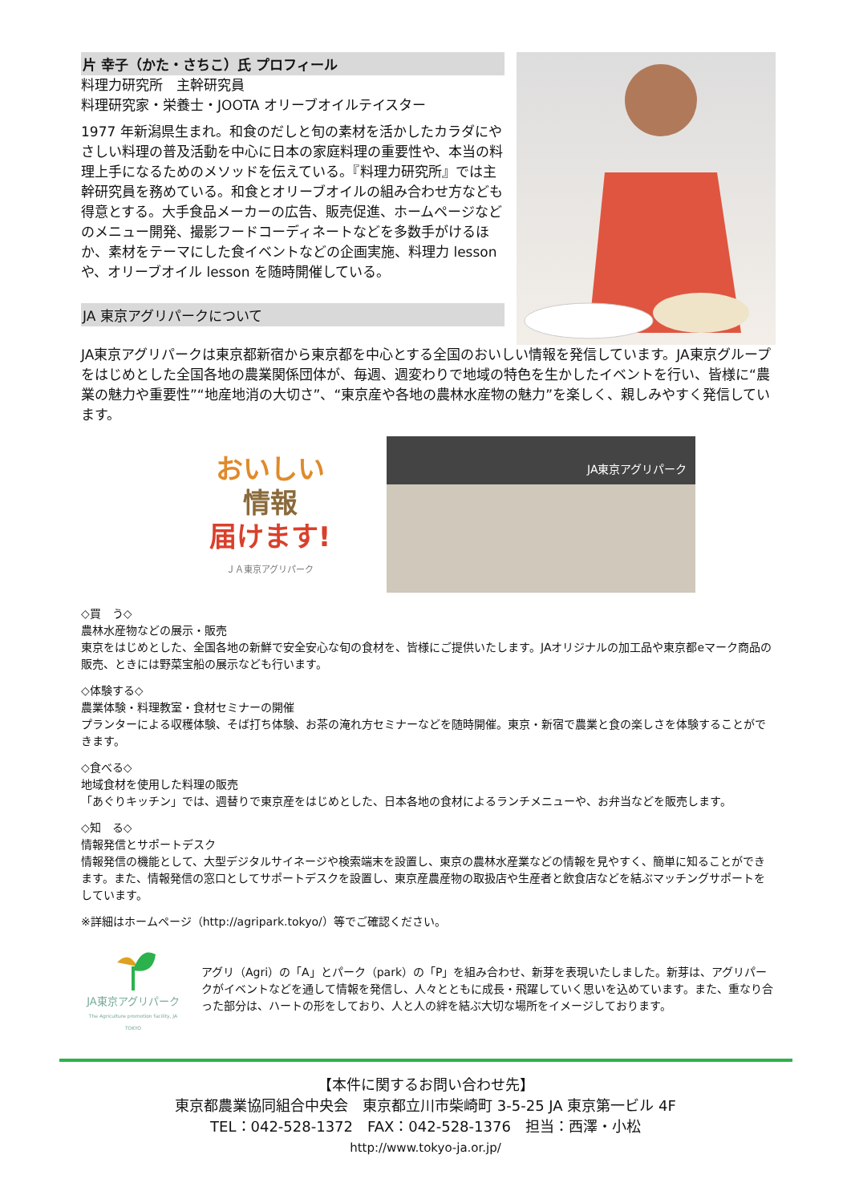片 幸子（かた・さちこ）氏 プロフィール
料理力研究所　主幹研究員
料理研究家・栄養士・JOOTA オリーブオイルテイスター
1977 年新潟県生まれ。和食のだしと旬の素材を活かしたカラダにやさしい料理の普及活動を中心に日本の家庭料理の重要性や、本当の料理上手になるためのメソッドを伝えている。『料理力研究所』では主幹研究員を務めている。和食とオリーブオイルの組み合わせ方なども得意とする。大手食品メーカーの広告、販売促進、ホームページなどのメニュー開発、撮影フードコーディネートなどを多数手がけるほか、素材をテーマにした食イベントなどの企画実施、料理力 lesson や、オリーブオイル lesson を随時開催している。
JA 東京アグリパークについて
JA東京アグリパークは東京都新宿から東京都を中心とする全国のおいしい情報を発信しています。JA東京グループをはじめとした全国各地の農業関係団体が、毎週、週変わりで地域の特色を生かしたイベントを行い、皆様に“農業の魅力や重要性”“地産地消の大切さ”、“東京産や各地の農林水産物の魅力”を楽しく、親しみやすく発信しています。
おいしい
情報
届けます!
ＪＡ東京アグリパーク
JA東京アグリパーク
◇買　う◇
農林水産物などの展示・販売
東京をはじめとした、全国各地の新鮮で安全安心な旬の食材を、皆様にご提供いたします。JAオリジナルの加工品や東京都eマーク商品の販売、ときには野菜宝船の展示なども行います。
◇体験する◇
農業体験・料理教室・食材セミナーの開催
プランターによる収穫体験、そば打ち体験、お茶の淹れ方セミナーなどを随時開催。東京・新宿で農業と食の楽しさを体験することができます。
◇食べる◇
地域食材を使用した料理の販売
「あぐりキッチン」では、週替りで東京産をはじめとした、日本各地の食材によるランチメニューや、お弁当などを販売します。
◇知　る◇
情報発信とサポートデスク
情報発信の機能として、大型デジタルサイネージや検索端末を設置し、東京の農林水産業などの情報を見やすく、簡単に知ることができます。また、情報発信の窓口としてサポートデスクを設置し、東京産農産物の取扱店や生産者と飲食店などを結ぶマッチングサポートをしています。
※詳細はホームページ（http://agripark.tokyo/）等でご確認ください。
JA東京アグリパーク
The Agriculture promotion facility, JA TOKYO
アグリ（Agri）の「A」とパーク（park）の「P」を組み合わせ、新芽を表現いたしました。新芽は、アグリパークがイベントなどを通して情報を発信し、人々とともに成長・飛躍していく思いを込めています。また、重なり合った部分は、ハートの形をしており、人と人の絆を結ぶ大切な場所をイメージしております。
【本件に関するお問い合わせ先】
東京都農業協同組合中央会　東京都立川市柴崎町 3-5-25 JA 東京第一ビル 4F
TEL：042-528-1372　FAX：042-528-1376　担当：西澤・小松
http://www.tokyo-ja.or.jp/